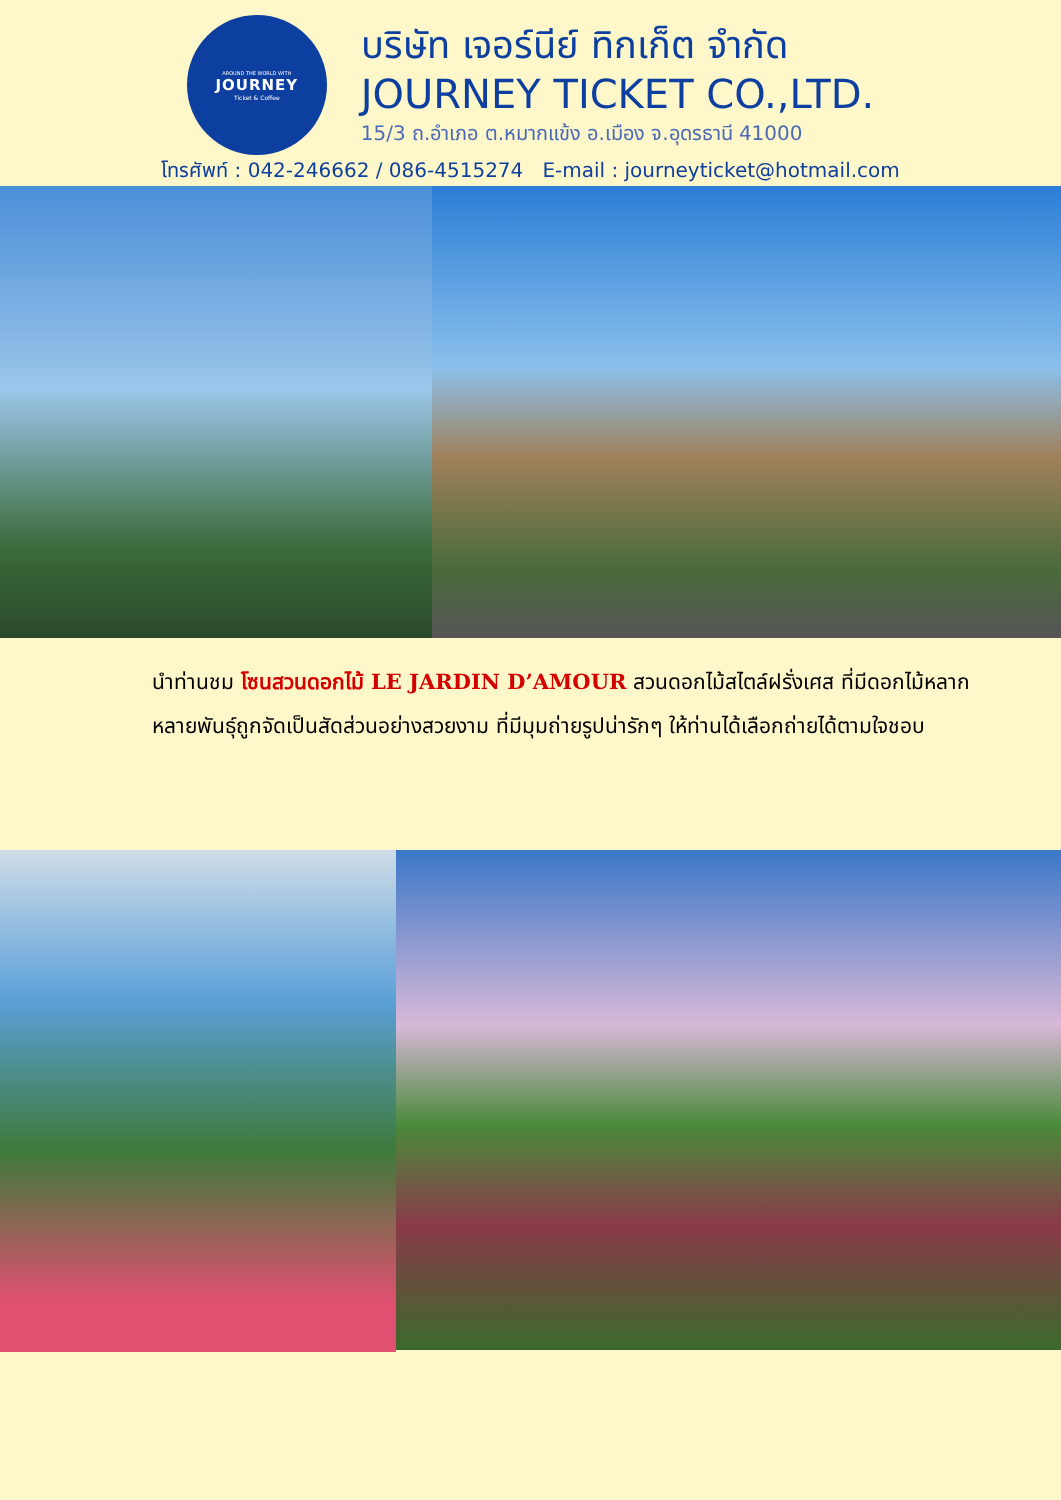AROUND THE WORLD WITH
JOURNEY
Ticket & Coffee
บริษัท เจอร์นีย์ ทิกเก็ต จำกัด
JOURNEY TICKET CO.,LTD.
15/3 ถ.อำเภอ ต.หมากแข้ง อ.เมือง จ.อุดรธานี 41000
โทรศัพท์ : 042-246662 / 086-4515274 E-mail : journeyticket@hotmail.com
นำท่านชม โซนสวนดอกไม้ LE JARDIN D’AMOUR สวนดอกไม้สไตล์ฝรั่งเศส ที่มีดอกไม้หลากหลายพันธุ์ถูกจัดเป็นสัดส่วนอย่างสวยงาม ที่มีมุมถ่ายรูปน่ารักๆ ให้ท่านได้เลือกถ่ายได้ตามใจชอบ